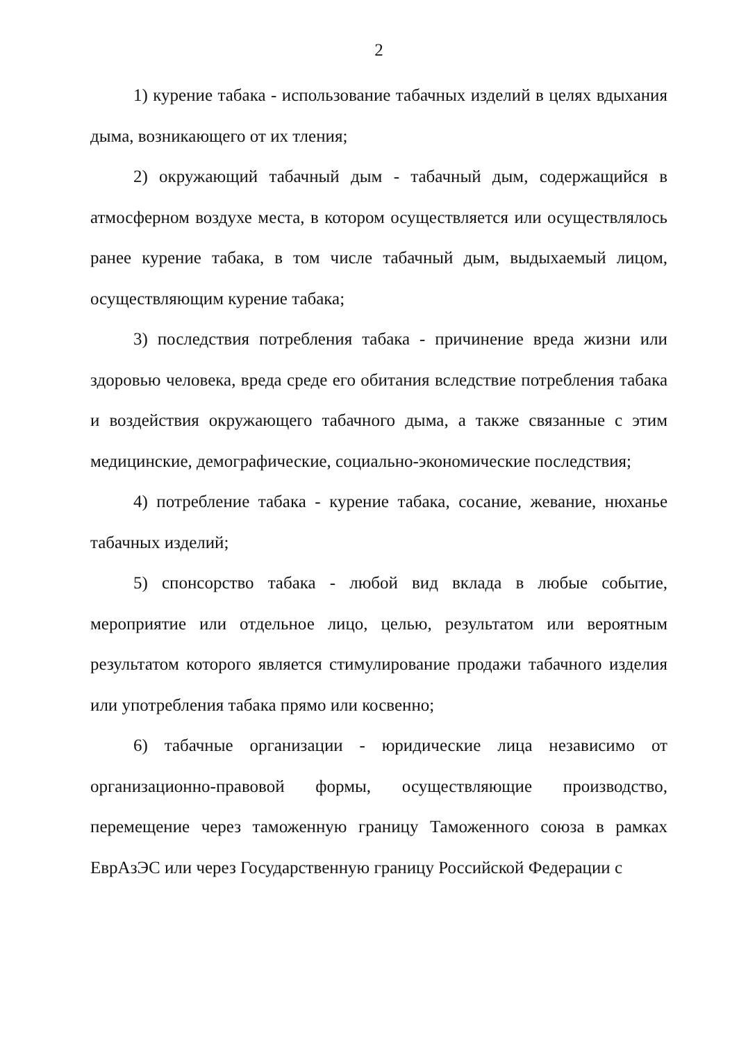2
1) курение табака - использование табачных изделий в целях вдыхания дыма, возникающего от их тления;
2) окружающий табачный дым - табачный дым, содержащийся в атмосферном воздухе места, в котором осуществляется или осуществлялось ранее курение табака, в том числе табачный дым, выдыхаемый лицом, осуществляющим курение табака;
3) последствия потребления табака - причинение вреда жизни или здоровью человека, вреда среде его обитания вследствие потребления табака и воздействия окружающего табачного дыма, а также связанные с этим медицинские, демографические, социально-экономические последствия;
4) потребление табака - курение табака, сосание, жевание, нюханье табачных изделий;
5) спонсорство табака - любой вид вклада в любые событие, мероприятие или отдельное лицо, целью, результатом или вероятным результатом которого является стимулирование продажи табачного изделия или употребления табака прямо или косвенно;
6) табачные организации - юридические лица независимо от организационно-правовой формы, осуществляющие производство, перемещение через таможенную границу Таможенного союза в рамках ЕврАзЭС или через Государственную границу Российской Федерации с